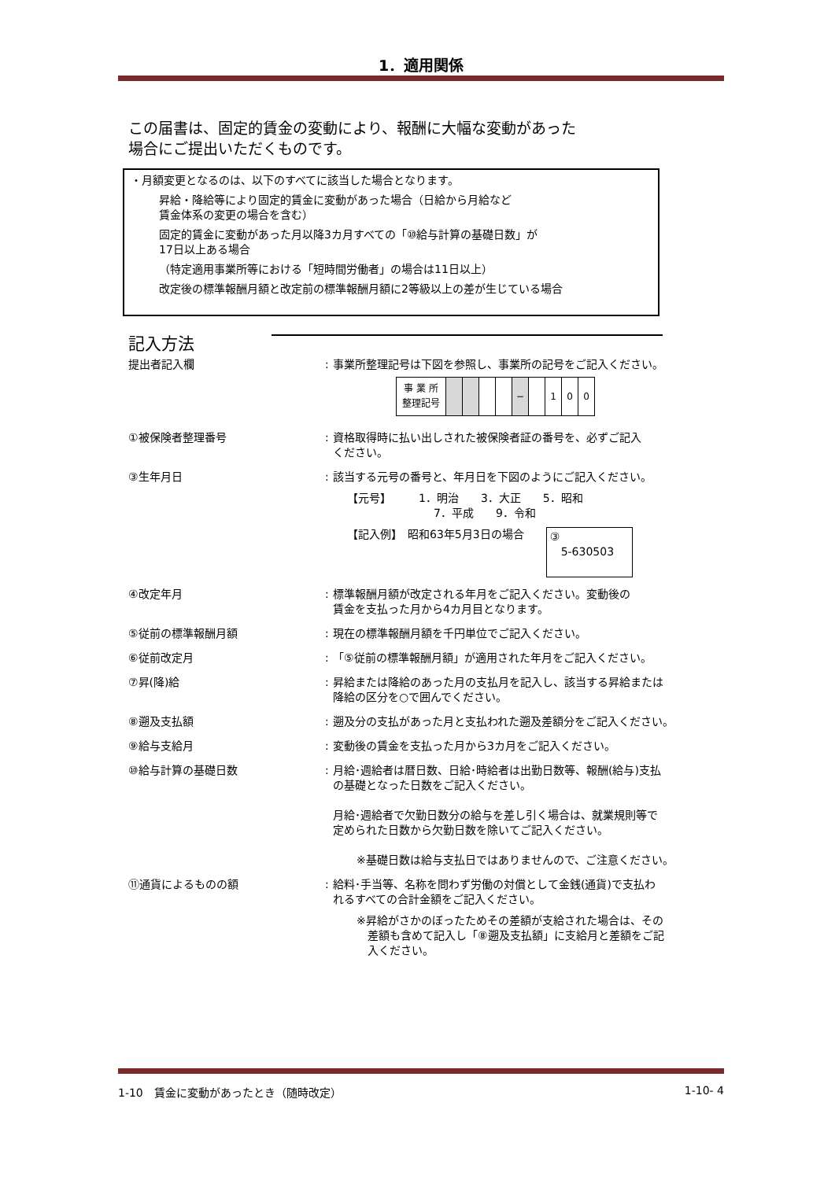1．適用関係
この届書は、固定的賃金の変動により、報酬に大幅な変動があった
場合にご提出いただくものです。
・月額変更となるのは、以下のすべてに該当した場合となります。
昇給・降給等により固定的賃金に変動があった場合（日給から月給など
賃金体系の変更の場合を含む）
固定的賃金に変動があった月以降3カ月すべての「⑩給与計算の基礎日数」が
17日以上ある場合
（特定適用事業所等における「短時間労働者」の場合は11日以上）
改定後の標準報酬月額と改定前の標準報酬月額に2等級以上の差が生じている場合
記入方法
提出者記入欄 : 事業所整理記号は下図を参照し、事業所の記号をご記入ください。
| 事 業 所 整理記号 | | | | | − | | 1 | 0 | 0 |
①被保険者整理番号 : 資格取得時に払い出しされた被保険者証の番号を、必ずご記入
ください。
③生年月日 : 該当する元号の番号と、年月日を下図のようにご記入ください。
【元号】　　　1．明治　　3．大正　　5．昭和
7．平成　　9．令和
【記入例】　昭和63年5月3日の場合 ③
　5-630503
④改定年月 : 標準報酬月額が改定される年月をご記入ください。変動後の
賃金を支払った月から4カ月目となります。
⑤従前の標準報酬月額 : 現在の標準報酬月額を千円単位でご記入ください。
⑥従前改定月 : 「⑤従前の標準報酬月額」が適用された年月をご記入ください。
⑦昇(降)給 : 昇給または降給のあった月の支払月を記入し、該当する昇給または
降給の区分を○で囲んでください。
⑧遡及支払額 : 遡及分の支払があった月と支払われた遡及差額分をご記入ください。
⑨給与支給月 : 変動後の賃金を支払った月から3カ月をご記入ください。
⑩給与計算の基礎日数 : 月給･週給者は暦日数、日給･時給者は出勤日数等、報酬(給与)支払
の基礎となった日数をご記入ください。
月給･週給者で欠勤日数分の給与を差し引く場合は、就業規則等で
定められた日数から欠勤日数を除いてご記入ください。
※基礎日数は給与支払日ではありませんので、ご注意ください。
⑪通貨によるものの額 : 給料･手当等、名称を問わず労働の対償として金銭(通貨)で支払わ
れるすべての合計金額をご記入ください。
※昇給がさかのぼったためその差額が支給された場合は、その
　差額も含めて記入し「⑧遡及支払額」に支給月と差額をご記
　入ください。
1-10　賃金に変動があったとき（随時改定） 1-10- 4